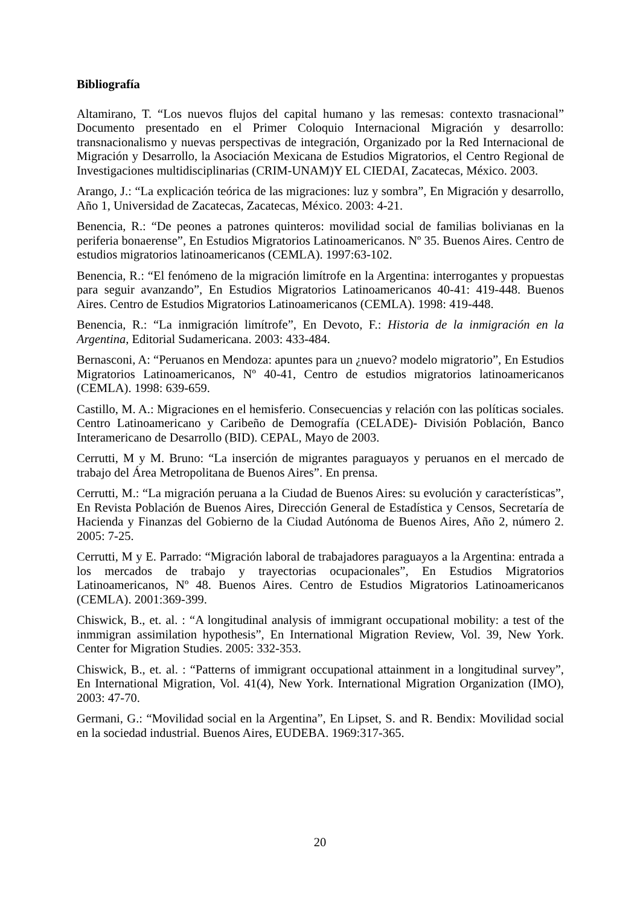Bibliografía
Altamirano, T. “Los nuevos flujos del capital humano y las remesas: contexto trasnacional” Documento presentado en el Primer Coloquio Internacional Migración y desarrollo: transnacionalismo y nuevas perspectivas de integración, Organizado por la Red Internacional de Migración y Desarrollo, la Asociación Mexicana de Estudios Migratorios, el Centro Regional de Investigaciones multidisciplinarias (CRIM-UNAM)Y EL CIEDAI, Zacatecas, México. 2003.
Arango, J.: “La explicación teórica de las migraciones: luz y sombra”, En Migración y desarrollo, Año 1, Universidad de Zacatecas, Zacatecas, México. 2003: 4-21.
Benencia, R.: “De peones a patrones quinteros: movilidad social de familias bolivianas en la periferia bonaerense”, En Estudios Migratorios Latinoamericanos. Nº 35. Buenos Aires. Centro de estudios migratorios latinoamericanos (CEMLA). 1997:63-102.
Benencia, R.: “El fenómeno de la migración limítrofe en la Argentina: interrogantes y propuestas para seguir avanzando”, En Estudios Migratorios Latinoamericanos 40-41: 419-448. Buenos Aires. Centro de Estudios Migratorios Latinoamericanos (CEMLA). 1998: 419-448.
Benencia, R.: “La inmigración limítrofe”, En Devoto, F.: Historia de la inmigración en la Argentina, Editorial Sudamericana. 2003: 433-484.
Bernasconi, A: “Peruanos en Mendoza: apuntes para un ¿nuevo? modelo migratorio”, En Estudios Migratorios Latinoamericanos, Nº 40-41, Centro de estudios migratorios latinoamericanos (CEMLA). 1998: 639-659.
Castillo, M. A.: Migraciones en el hemisferio. Consecuencias y relación con las políticas sociales. Centro Latinoamericano y Caribeño de Demografía (CELADE)- División Población, Banco Interamericano de Desarrollo (BID). CEPAL, Mayo de 2003.
Cerrutti, M y M. Bruno: “La inserción de migrantes paraguayos y peruanos en el mercado de trabajo del Área Metropolitana de Buenos Aires”. En prensa.
Cerrutti, M.: “La migración peruana a la Ciudad de Buenos Aires: su evolución y características”, En Revista Población de Buenos Aires, Dirección General de Estadística y Censos, Secretaría de Hacienda y Finanzas del Gobierno de la Ciudad Autónoma de Buenos Aires, Año 2, número 2. 2005: 7-25.
Cerrutti, M y E. Parrado: “Migración laboral de trabajadores paraguayos a la Argentina: entrada a los mercados de trabajo y trayectorias ocupacionales”, En Estudios Migratorios Latinoamericanos, Nº 48. Buenos Aires. Centro de Estudios Migratorios Latinoamericanos (CEMLA). 2001:369-399.
Chiswick, B., et. al. : “A longitudinal analysis of immigrant occupational mobility: a test of the inmmigran assimilation hypothesis”, En International Migration Review, Vol. 39, New York. Center for Migration Studies. 2005: 332-353.
Chiswick, B., et. al. : “Patterns of immigrant occupational attainment in a longitudinal survey”, En International Migration, Vol. 41(4), New York. International Migration Organization (IMO), 2003: 47-70.
Germani, G.: “Movilidad social en la Argentina”, En Lipset, S. and R. Bendix: Movilidad social en la sociedad industrial. Buenos Aires, EUDEBA. 1969:317-365.
20